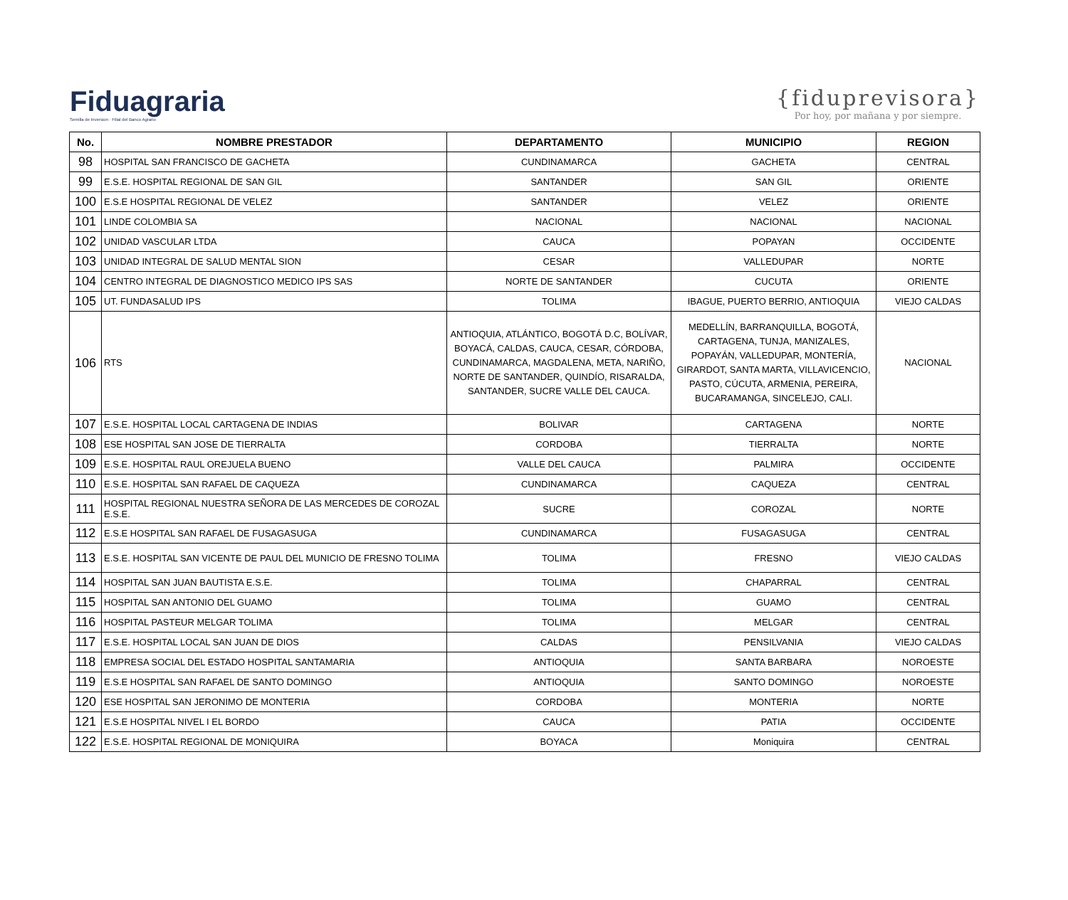Fiduagraria
Semilla de Inversion · Filial del Banco Agrario
{fiduprevisora}
Por hoy, por mañana y por siempre.
| No. | NOMBRE PRESTADOR | DEPARTAMENTO | MUNICIPIO | REGION |
| --- | --- | --- | --- | --- |
| 98 | HOSPITAL SAN FRANCISCO DE GACHETA | CUNDINAMARCA | GACHETA | CENTRAL |
| 99 | E.S.E. HOSPITAL REGIONAL DE SAN GIL | SANTANDER | SAN GIL | ORIENTE |
| 100 | E.S.E HOSPITAL REGIONAL DE VELEZ | SANTANDER | VELEZ | ORIENTE |
| 101 | LINDE COLOMBIA SA | NACIONAL | NACIONAL | NACIONAL |
| 102 | UNIDAD VASCULAR LTDA | CAUCA | POPAYAN | OCCIDENTE |
| 103 | UNIDAD INTEGRAL DE SALUD MENTAL SION | CESAR | VALLEDUPAR | NORTE |
| 104 | CENTRO INTEGRAL DE DIAGNOSTICO MEDICO IPS SAS | NORTE DE SANTANDER | CUCUTA | ORIENTE |
| 105 | UT. FUNDASALUD IPS | TOLIMA | IBAGUE, PUERTO BERRIO, ANTIOQUIA | VIEJO CALDAS |
| 106 | RTS | ANTIOQUIA, ATLÁNTICO, BOGOTÁ D.C, BOLÍVAR, BOYACÁ, CALDAS, CAUCA, CESAR, CÓRDOBA, CUNDINAMARCA, MAGDALENA, META, NARIÑO, NORTE DE SANTANDER, QUINDÍO, RISARALDA, SANTANDER, SUCRE VALLE DEL CAUCA. | MEDELLÍN, BARRANQUILLA, BOGOTÁ, CARTAGENA, TUNJA, MANIZALES, POPAYÁN, VALLEDUPAR, MONTERÍA, GIRARDOT, SANTA MARTA, VILLAVICENCIO, PASTO, CÚCUTA, ARMENIA, PEREIRA, BUCARAMANGA, SINCELEJO, CALI. | NACIONAL |
| 107 | E.S.E. HOSPITAL LOCAL CARTAGENA DE INDIAS | BOLIVAR | CARTAGENA | NORTE |
| 108 | ESE HOSPITAL SAN JOSE DE TIERRALTA | CORDOBA | TIERRALTA | NORTE |
| 109 | E.S.E. HOSPITAL RAUL OREJUELA BUENO | VALLE DEL CAUCA | PALMIRA | OCCIDENTE |
| 110 | E.S.E. HOSPITAL SAN RAFAEL DE CAQUEZA | CUNDINAMARCA | CAQUEZA | CENTRAL |
| 111 | HOSPITAL REGIONAL NUESTRA SEÑORA DE LAS MERCEDES DE COROZAL E.S.E. | SUCRE | COROZAL | NORTE |
| 112 | E.S.E HOSPITAL SAN RAFAEL DE FUSAGASUGA | CUNDINAMARCA | FUSAGASUGA | CENTRAL |
| 113 | E.S.E. HOSPITAL SAN VICENTE DE PAUL DEL MUNICIO DE FRESNO TOLIMA | TOLIMA | FRESNO | VIEJO CALDAS |
| 114 | HOSPITAL SAN JUAN BAUTISTA E.S.E. | TOLIMA | CHAPARRAL | CENTRAL |
| 115 | HOSPITAL SAN ANTONIO DEL GUAMO | TOLIMA | GUAMO | CENTRAL |
| 116 | HOSPITAL PASTEUR MELGAR TOLIMA | TOLIMA | MELGAR | CENTRAL |
| 117 | E.S.E. HOSPITAL LOCAL SAN JUAN DE DIOS | CALDAS | PENSILVANIA | VIEJO CALDAS |
| 118 | EMPRESA SOCIAL DEL ESTADO HOSPITAL SANTAMARIA | ANTIOQUIA | SANTA BARBARA | NOROESTE |
| 119 | E.S.E HOSPITAL SAN RAFAEL DE SANTO DOMINGO | ANTIOQUIA | SANTO DOMINGO | NOROESTE |
| 120 | ESE HOSPITAL SAN JERONIMO DE MONTERIA | CORDOBA | MONTERIA | NORTE |
| 121 | E.S.E HOSPITAL NIVEL I EL BORDO | CAUCA | PATIA | OCCIDENTE |
| 122 | E.S.E. HOSPITAL REGIONAL DE MONIQUIRA | BOYACA | Moniquira | CENTRAL |